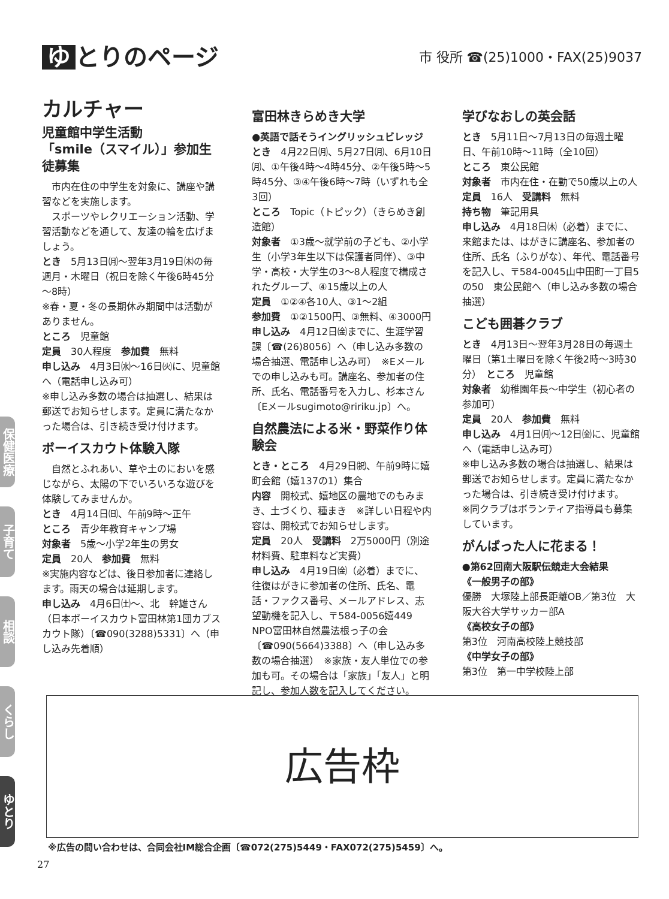ゆ とりのページ
市 役所 ☎(25)1000・FAX(25)9037
カルチャー
児童館中学生活動
「smile（スマイル）」参加生徒募集
　市内在住の中学生を対象に、講座や講習などを実施します。
　スポーツやレクリエーション活動、学習活動などを通して、友達の輪を広げましょう。
とき　5月13日㈪～翌年3月19日㈭の毎週月・木曜日（祝日を除く午後6時45分～8時）
※春・夏・冬の長期休み期間中は活動がありません。
ところ　児童館
定員　30人程度　参加費　無料
申し込み　4月3日㈬～16日㈫に、児童館へ（電話申し込み可）
※申し込み多数の場合は抽選し、結果は郵送でお知らせします。定員に満たなかった場合は、引き続き受け付けます。
ボーイスカウト体験入隊
　自然とふれあい、草や土のにおいを感じながら、太陽の下でいろいろな遊びを体験してみませんか。
とき　4月14日㈰、午前9時～正午
ところ　青少年教育キャンプ場
対象者　5歳～小学2年生の男女
定員　20人　参加費　無料
※実施内容などは、後日参加者に連絡します。雨天の場合は延期します。
申し込み　4月6日㈯～、北　幹雄さん（日本ボーイスカウト富田林第1団カブスカウト隊）〔☎090(3288)5331〕へ（申し込み先着順）
富田林きらめき大学
●英語で話そうイングリッシュビレッジ
とき　4月22日㈪、5月27日㈪、6月10日㈪、①午後4時～4時45分、②午後5時～5時45分、③④午後6時～7時（いずれも全3回）
ところ　Topic（トピック）（きらめき創造館）
対象者　①3歳～就学前の子ども、②小学生（小学3年生以下は保護者同伴）、③中学・高校・大学生の3～8人程度で構成されたグループ、④15歳以上の人
定員　①②④各10人、③1～2組
参加費　①②1500円、③無料、④3000円
申し込み　4月12日㈮までに、生涯学習課〔☎(26)8056〕へ（申し込み多数の場合抽選、電話申し込み可）　※Eメールでの申し込みも可。講座名、参加者の住所、氏名、電話番号を入力し、杉本さん〔Eメールsugimoto@ririku.jp〕へ。
自然農法による米・野菜作り体験会
とき・ところ　4月29日㈷、午前9時に嬉町会館（嬉137の1）集合
内容　開校式、嬉地区の農地でのもみまき、土づくり、種まき　※詳しい日程や内容は、開校式でお知らせします。
定員　20人　受講料　2万5000円（別途材料費、駐車料など実費）
申し込み　4月19日㈮（必着）までに、往復はがきに参加者の住所、氏名、電話・ファクス番号、メールアドレス、志望動機を記入し、〒584-0056嬉449　NPO富田林自然農法根っ子の会〔☎090(5664)3388〕へ（申し込み多数の場合抽選）　※家族・友人単位での参加も可。その場合は「家族」「友人」と明記し、参加人数を記入してください。
学びなおしの英会話
とき　5月11日～7月13日の毎週土曜日、午前10時～11時（全10回）
ところ　東公民館
対象者　市内在住・在勤で50歳以上の人
定員　16人　受講料　無料
持ち物　筆記用具
申し込み　4月18日㈭（必着）までに、来館または、はがきに講座名、参加者の住所、氏名（ふりがな）、年代、電話番号を記入し、〒584-0045山中田町一丁目5の50　東公民館へ（申し込み多数の場合抽選）
こども囲碁クラブ
とき　4月13日～翌年3月28日の毎週土曜日（第1土曜日を除く午後2時～3時30分）　ところ　児童館
対象者　幼稚園年長～中学生（初心者の参加可）
定員　20人　参加費　無料
申し込み　4月1日㈪～12日㈮に、児童館へ（電話申し込み可）
※申し込み多数の場合は抽選し、結果は郵送でお知らせします。定員に満たなかった場合は、引き続き受け付けます。
※同クラブはボランティア指導員も募集しています。
がんばった人に花まる！
●第62回南大阪駅伝競走大会結果
《一般男子の部》
優勝　大塚陸上部長距離OB／第3位　大阪大谷大学サッカー部A
《高校女子の部》
第3位　河南高校陸上競技部
《中学女子の部》
第3位　第一中学校陸上部
保健医療
子育て
相談
くらし
ゆとり
広告枠
※広告の問い合わせは、合同会社IM総合企画〔☎072(275)5449・FAX072(275)5459〕へ。
27